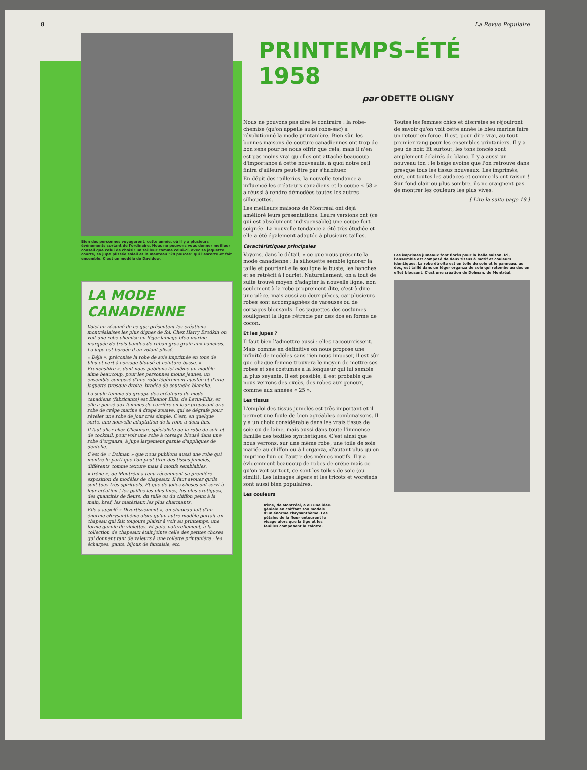8 La Revue Populaire
Bien des personnes voyageront, cette année, où il y a plusieurs événements sortant de l'ordinaire. Nous ne pouvons vous donner meilleur conseil que celui de choisir un tailleur comme celui-ci, avec sa jaquette courte, sa jupe plissée soleil et le manteau "28 pouces" qui l'escorte et fait ensemble. C'est un modèle de Davidow.
LA MODE CANADIENNE
Voici un résumé de ce que présentent les créations montréalaises les plus dignes de foi. Chez Harry Brodkin on voit une robe-chemise en léger lainage bleu marine marquée de trois bandes de ruban gros-grain aux hanches. La jupe est bordée d'un volant plissé.
« Déjà », préconise la robe de soie imprimée en tons de bleu et vert à corsage blousé et ceinture basse. « Frenchshire », dont nous publions ici même un modèle aime beaucoup, pour les personnes moins jeunes, un ensemble composé d'une robe légèrement ajustée et d'une jaquette presque droite, brodée de soutache blanche.
La seule femme du groupe des créateurs de mode canadiens (fabricants) est Eleanor Ellis, de Levin-Ellis, et elle a pensé aux femmes de carrière en leur proposant une robe de crêpe marine à drapé zouave, qui se dégrafe pour révéler une robe de jour très simple. C'est, en quelque sorte, une nouvelle adaptation de la robe à deux fins.
Il faut aller chez Glickman, spécialiste de la robe du soir et de cocktail, pour voir une robe à corsage blousé dans une robe d'organza, à jupe largement garnie d'appliques de dentelle.
C'est de « Dolman » que nous publions aussi une robe qui montre le parti que l'on peut tirer des tissus jumelés, différents comme texture mais à motifs semblables.
« Irène », de Montréal a tenu récemment sa première exposition de modèles de chapeaux. Il faut avouer qu'ils sont tous très spirituels. Et que de jolies choses ont servi à leur création ! les pailles les plus fines, les plus exotiques, des quantités de fleurs, du tulle ou du chiffon peint à la main, bref, les matériaux les plus charmants.
Elle a appelé « Divertissement », un chapeau fait d'un énorme chrysanthème alors qu'un autre modèle portait un chapeau qui fait toujours plaisir à voir au printemps, une forme garnie de violettes. Et puis, naturellement, à la collection de chapeaux était jointe celle des petites choses qui donnent tant de valeurs à une toilette printanière : les écharpes, gants, bijoux de fantaisie, etc.
PRINTEMPS–ÉTÉ 1958
par ODETTE OLIGNY
Nous ne pouvons pas dire le contraire : la robe-chemise (qu'on appelle aussi robe-sac) a révolutionné la mode printanière. Bien sûr, les bonnes maisons de couture canadiennes ont trop de bon sens pour ne nous offrir que cela, mais il n'en est pas moins vrai qu'elles ont attaché beaucoup d'importance à cette nouveauté, à quoi notre oeil finira d'ailleurs peut-être par s'habituer.
En dépit des railleries, la nouvelle tendance a influencé les créateurs canadiens et la coupe « 58 » a réussi à rendre démodées toutes les autres silhouettes.
Les meilleurs maisons de Montréal ont déjà amélioré leurs présentations. Leurs versions ont (ce qui est absolument indispensable) une coupe fort soignée. La nouvelle tendance a été très étudiée et elle a été également adaptée à plusieurs tailles.
Caractéristiques principales
Voyons, dans le détail, « ce que nous présente la mode canadienne : la silhouette semble ignorer la taille et pourtant elle souligne le buste, les hanches et se retrécit à l'ourlet. Naturellement, on a tout de suite trouvé moyen d'adapter la nouvelle ligne, non seulement à la robe proprement dite, c'est-à-dire une pièce, mais aussi au deux-pièces, car plusieurs robes sont accompagnées de vareuses ou de corsages blousants. Les jaquettes des costumes soulignent la ligne rétrécie par des dos en forme de cocon.
Et les jupes ?
Il faut bien l'admettre aussi : elles raccourcissent. Mais comme en définitive on nous propose une infinité de modèles sans rien nous imposer, il est sûr que chaque femme trouvera le moyen de mettre ses robes et ses costumes à la longueur qui lui semble la plus seyante. Il est possible, il est probable que nous verrons des excès, des robes aux genoux, comme aux années « 25 ».
Les tissus
L'emploi des tissus jumelés est très important et il permet une foule de bien agréables combinaisons. Il y a un choix considérable dans les vrais tissus de soie ou de laine, mais aussi dans toute l'immense famille des textiles synthétiques. C'est ainsi que nous verrons, sur une même robe, une toile de soie mariée au chiffon ou à l'organza, d'autant plus qu'on imprime l'un ou l'autre des mêmes motifs. Il y a évidemment beaucoup de robes de crêpe mais ce qu'on voit surtout, ce sont les toiles de soie (ou simili). Les lainages légers et les tricots et worsteds sont aussi bien populaires.
Les couleurs
Toutes les femmes chics et discrètes se réjouiront de savoir qu'on voit cette année le bleu marine faire un retour en force. Il est, pour dire vrai, au tout premier rang pour les ensembles printaniers. Il y a peu de noir. Et surtout, les tons foncés sont amplement éclairés de blanc. Il y a aussi un nouveau ton : le beige avoine que l'on retrouve dans presque tous les tissus nouveaux. Les imprimés, eux, ont toutes les audaces et comme ils ont raison ! Sur fond clair ou plus sombre, ils ne craignent pas de montrer les couleurs les plus vives.
[ Lire la suite page 19 ]
Les imprimés jumeaux font florès pour la belle saison. Ici, l'ensemble est composé de deux tissus à motif et couleurs identiques. La robe étroite est en toile de soie et le panneau, au dos, est taillé dans un léger organza de soie qui retombe au dos en effet blousant. C'est une création de Dolman, de Montréal.
Irène, de Montréal, a eu une idée géniale en coiffant son modèle d'un énorme chrysanthème. Les pétales de la fleur entourent le visage alors que la tige et les feuilles composent la calotte.